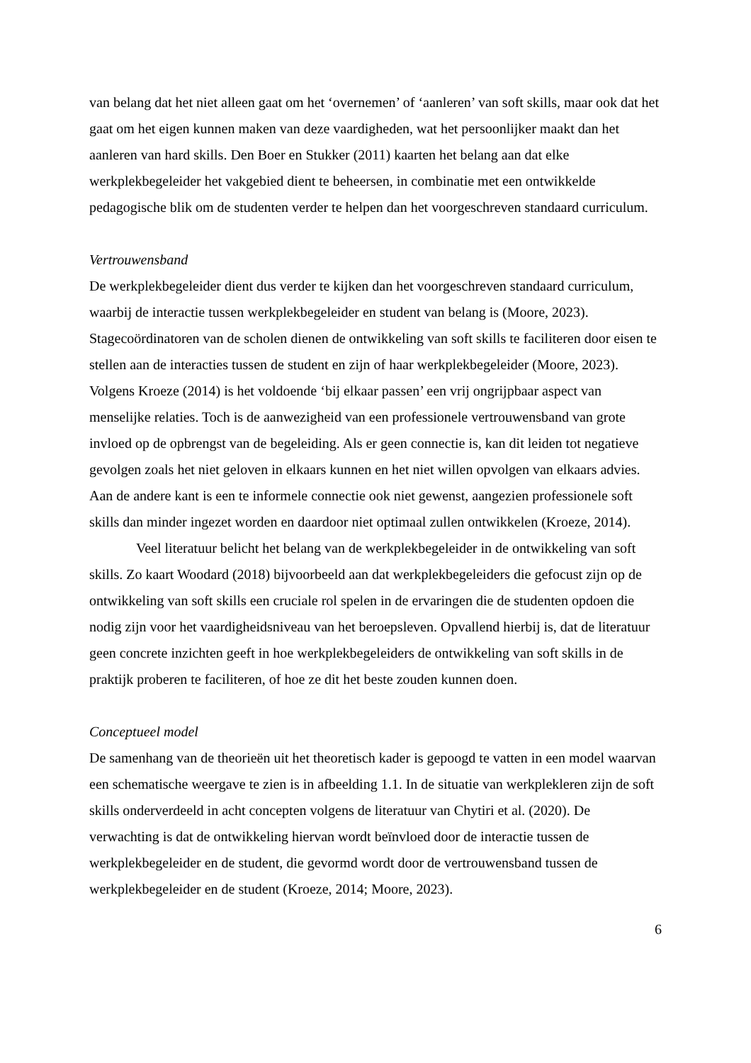van belang dat het niet alleen gaat om het ‘overnemen’ of ‘aanleren’ van soft skills, maar ook dat het gaat om het eigen kunnen maken van deze vaardigheden, wat het persoonlijker maakt dan het aanleren van hard skills. Den Boer en Stukker (2011) kaarten het belang aan dat elke werkplekbegeleider het vakgebied dient te beheersen, in combinatie met een ontwikkelde pedagogische blik om de studenten verder te helpen dan het voorgeschreven standaard curriculum.
Vertrouwensband
De werkplekbegeleider dient dus verder te kijken dan het voorgeschreven standaard curriculum, waarbij de interactie tussen werkplekbegeleider en student van belang is (Moore, 2023). Stagecoördinatoren van de scholen dienen de ontwikkeling van soft skills te faciliteren door eisen te stellen aan de interacties tussen de student en zijn of haar werkplekbegeleider (Moore, 2023). Volgens Kroeze (2014) is het voldoende ‘bij elkaar passen’ een vrij ongrijpbaar aspect van menselijke relaties. Toch is de aanwezigheid van een professionele vertrouwensband van grote invloed op de opbrengst van de begeleiding. Als er geen connectie is, kan dit leiden tot negatieve gevolgen zoals het niet geloven in elkaars kunnen en het niet willen opvolgen van elkaars advies. Aan de andere kant is een te informele connectie ook niet gewenst, aangezien professionele soft skills dan minder ingezet worden en daardoor niet optimaal zullen ontwikkelen (Kroeze, 2014).
Veel literatuur belicht het belang van de werkplekbegeleider in de ontwikkeling van soft skills. Zo kaart Woodard (2018) bijvoorbeeld aan dat werkplekbegeleiders die gefocust zijn op de ontwikkeling van soft skills een cruciale rol spelen in de ervaringen die de studenten opdoen die nodig zijn voor het vaardigheidsniveau van het beroepsleven. Opvallend hierbij is, dat de literatuur geen concrete inzichten geeft in hoe werkplekbegeleiders de ontwikkeling van soft skills in de praktijk proberen te faciliteren, of hoe ze dit het beste zouden kunnen doen.
Conceptueel model
De samenhang van de theorieën uit het theoretisch kader is gepoogd te vatten in een model waarvan een schematische weergave te zien is in afbeelding 1.1. In de situatie van werkplekleren zijn de soft skills onderverdeeld in acht concepten volgens de literatuur van Chytiri et al. (2020). De verwachting is dat de ontwikkeling hiervan wordt beïnvloed door de interactie tussen de werkplekbegeleider en de student, die gevormd wordt door de vertrouwensband tussen de werkplekbegeleider en de student (Kroeze, 2014; Moore, 2023).
6